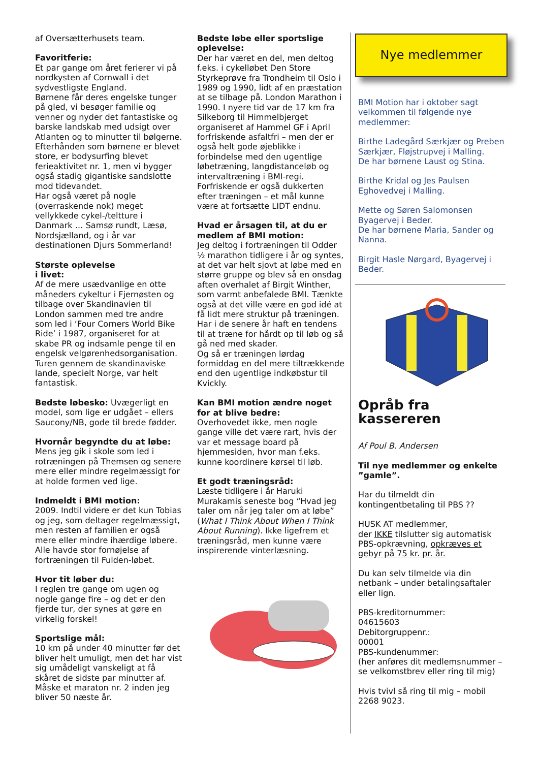af Oversætterhusets team.
Favoritferie:
Et par gange om året ferierer vi på nordkysten af Cornwall i det sydvestligste England.
Børnene får deres engelske tunger på gled, vi besøger familie og venner og nyder det fantastiske og barske landskab med udsigt over Atlanten og to minutter til bølgerne.
Efterhånden som børnene er blevet store, er bodysurfing blevet ferieaktivitet nr. 1, men vi bygger også stadig gigantiske sandslotte mod tidevandet.
Har også været på nogle (overraskende nok) meget vellykkede cykel-/teltture i Danmark … Samsø rundt, Læsø, Nordsjælland, og i år var destinationen Djurs Sommerland!
Største oplevelse
i livet:
Af de mere usædvanlige en otte måneders cykeltur i Fjernøsten og tilbage over Skandinavien til London sammen med tre andre som led i ‘Four Corners World Bike Ride’ i 1987, organiseret for at skabe PR og indsamle penge til en engelsk velgørenhedsorganisation. Turen gennem de skandinaviske lande, specielt Norge, var helt fantastisk.
Bedste løbesko: Uvægerligt en model, som lige er udgået – ellers Saucony/NB, gode til brede fødder.
Hvornår begyndte du at løbe:
Mens jeg gik i skole som led i rotræningen på Themsen og senere mere eller mindre regelmæssigt for at holde formen ved lige.
Indmeldt i BMI motion:
2009. Indtil videre er det kun Tobias og jeg, som deltager regelmæssigt, men resten af familien er også mere eller mindre ihærdige løbere.
Alle havde stor fornøjelse af fortræningen til Fulden-løbet.
Hvor tit løber du:
I reglen tre gange om ugen og nogle gange fire – og det er den fjerde tur, der synes at gøre en virkelig forskel!
Sportslige mål:
10 km på under 40 minutter før det bliver helt umuligt, men det har vist sig umådeligt vanskeligt at få skåret de sidste par minutter af. Måske et maraton nr. 2 inden jeg bliver 50 næste år.
Bedste løbe eller sportslige oplevelse:
Der har været en del, men deltog f.eks. i cykelløbet Den Store Styrkeprøve fra Trondheim til Oslo i 1989 og 1990, lidt af en præstation at se tilbage på. London Marathon i 1990. I nyere tid var de 17 km fra Silkeborg til Himmelbjerget organiseret af Hammel GF i April forfriskende asfaltfri – men der er også helt gode øjeblikke i forbindelse med den ugentlige løbetræning, langdistanceløb og intervaltræning i BMI-regi.
Forfriskende er også dukkerten efter træningen – et mål kunne være at fortsætte LIDT endnu.
Hvad er årsagen til, at du er medlem af BMI motion:
Jeg deltog i fortræningen til Odder ½ marathon tidligere i år og syntes, at det var helt sjovt at løbe med en større gruppe og blev så en onsdag aften overhalet af Birgit Winther, som varmt anbefalede BMI. Tænkte også at det ville være en god idé at få lidt mere struktur på træningen.
Har i de senere år haft en tendens til at træne for hårdt op til løb og så gå ned med skader.
Og så er træningen lørdag formiddag en del mere tiltrækkende end den ugentlige indkøbstur til Kvickly.
Kan BMI motion ændre noget for at blive bedre:
Overhovedet ikke, men nogle gange ville det være rart, hvis der var et message board på hjemmesiden, hvor man f.eks. kunne koordinere kørsel til løb.
Et godt træningsråd:
Læste tidligere i år Haruki Murakamis seneste bog “Hvad jeg taler om når jeg taler om at løbe” (What I Think About When I Think About Running). Ikke ligefrem et træningsråd, men kunne være inspirerende vinterlæsning.
Nye medlemmer
BMI Motion har i oktober sagt velkommen til følgende nye medlemmer:
Birthe Ladegård Særkjær og Preben Særkjær, Fløjstrupvej i Malling.
De har børnene Laust og Stina.
Birthe Kridal og Jes Paulsen Eghovedvej i Malling.
Mette og Søren Salomonsen Byagervej i Beder.
De har børnene Maria, Sander og Nanna.
Birgit Hasle Nørgard, Byagervej i Beder.
Opråb fra kassereren
Af Poul B. Andersen
Til nye medlemmer og enkelte ”gamle”.
Har du tilmeldt din kontingentbetaling til PBS ??
HUSK AT medlemmer,
der IKKE tilslutter sig automatisk PBS-opkrævning, opkræves et gebyr på 75 kr. pr. år.
Du kan selv tilmelde via din netbank – under betalingsaftaler eller lign.
PBS-kreditornummer:
04615603
Debitorgruppenr.:
00001
PBS-kundenummer:
(her anføres dit medlemsnummer – se velkomstbrev eller ring til mig)
Hvis tvivl så ring til mig – mobil 2268 9023.